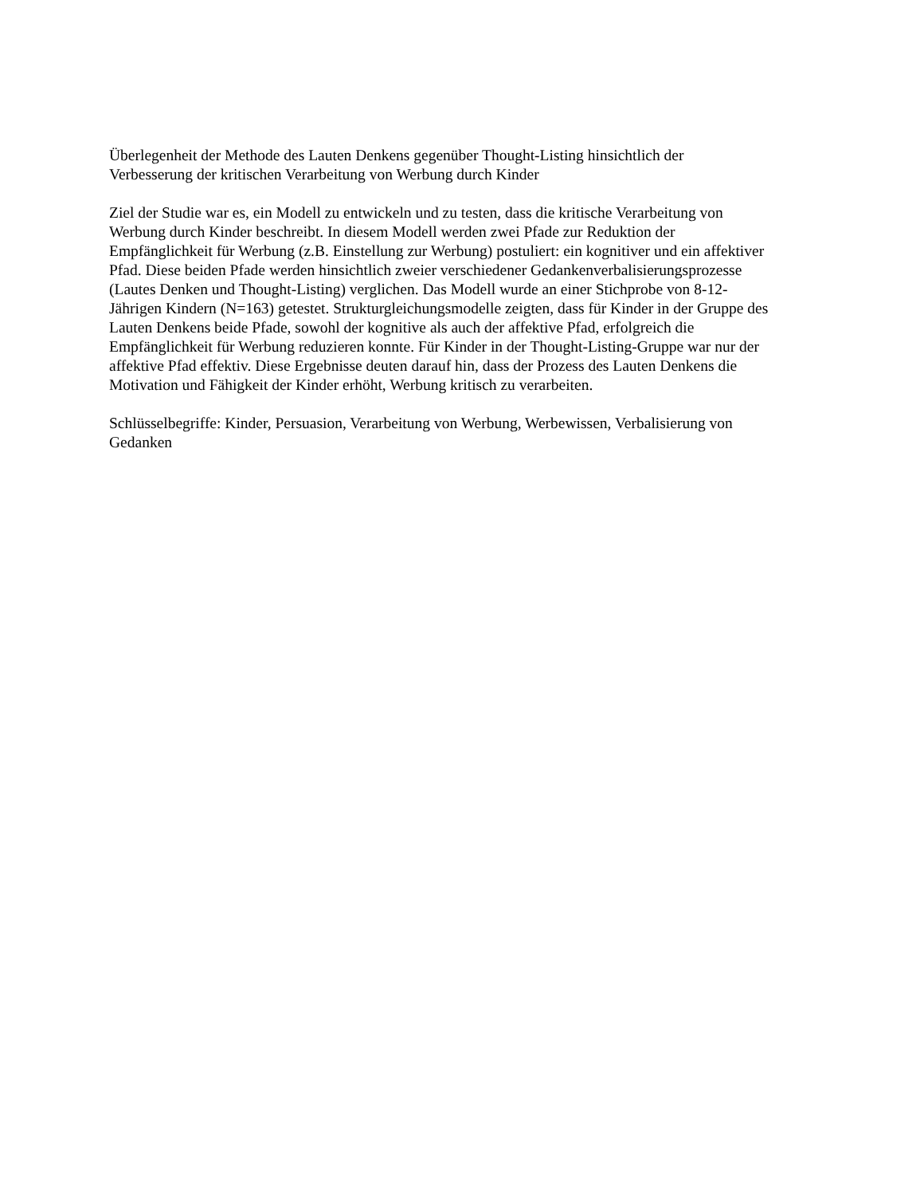Überlegenheit der Methode des Lauten Denkens gegenüber Thought-Listing hinsichtlich der
Verbesserung der kritischen Verarbeitung von Werbung durch Kinder
Ziel der Studie war es, ein Modell zu entwickeln und zu testen, dass die kritische Verarbeitung von
Werbung durch Kinder beschreibt. In diesem Modell werden zwei Pfade zur Reduktion der
Empfänglichkeit für Werbung (z.B. Einstellung zur Werbung) postuliert: ein kognitiver und ein affektiver
Pfad. Diese beiden Pfade werden hinsichtlich zweier verschiedener Gedankenverbalisierungsprozesse
(Lautes Denken und Thought-Listing) verglichen. Das Modell wurde an einer Stichprobe von 8-12-
Jährigen Kindern (N=163) getestet. Strukturgleichungsmodelle zeigten, dass für Kinder in der Gruppe des
Lauten Denkens beide Pfade, sowohl der kognitive als auch der affektive Pfad, erfolgreich die
Empfänglichkeit für Werbung reduzieren konnte. Für Kinder in der Thought-Listing-Gruppe war nur der
affektive Pfad effektiv. Diese Ergebnisse deuten darauf hin, dass der Prozess des Lauten Denkens die
Motivation und Fähigkeit der Kinder erhöht, Werbung kritisch zu verarbeiten.
Schlüsselbegriffe: Kinder, Persuasion, Verarbeitung von Werbung, Werbewissen, Verbalisierung von
Gedanken